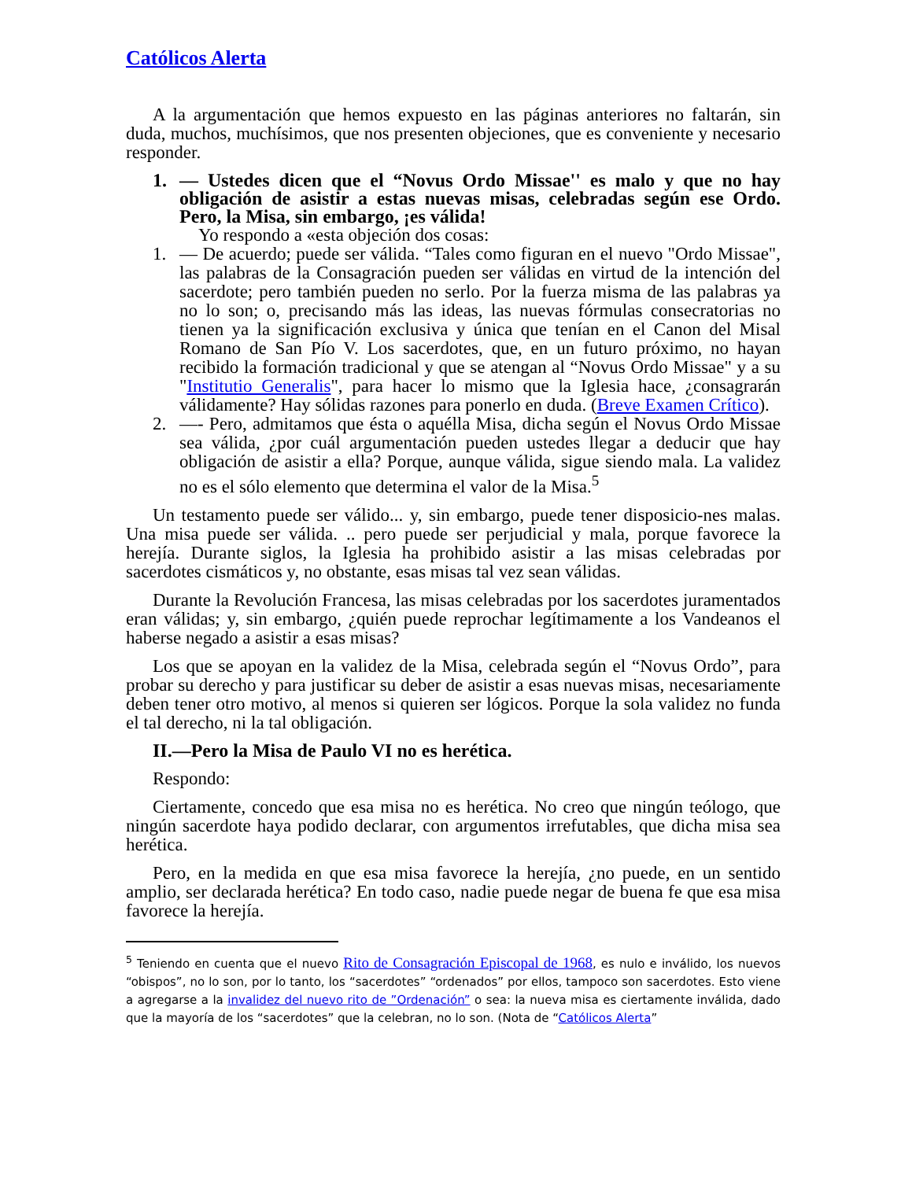Católicos Alerta
A la argumentación que hemos expuesto en las páginas anteriores no faltarán, sin duda, muchos, muchísimos, que nos presenten objeciones, que es conveniente y necesario responder.
1. — Ustedes dicen que el “Novus Ordo Missae'' es malo y que no hay obligación de asistir a estas nuevas misas, celebradas según ese Ordo. Pero, la Misa, sin embargo, ¡es válida!
Yo respondo a «esta objeción dos cosas:
1. — De acuerdo; puede ser válida. “Tales como figuran en el nuevo "Ordo Missae", las palabras de la Consagración pueden ser válidas en virtud de la intención del sacerdote; pero también pueden no serlo. Por la fuerza misma de las palabras ya no lo son; o, precisando más las ideas, las nuevas fórmulas consecratorias no tienen ya la significación exclusiva y única que tenían en el Canon del Misal Romano de San Pío V. Los sacerdotes, que, en un futuro próximo, no hayan recibido la formación tradicional y que se atengan al “Novus Ordo Missae" y a su "Institutio Generalis", para hacer lo mismo que la Iglesia hace, ¿consagrarán válidamente? Hay sólidas razones para ponerlo en duda. (Breve Examen Crítico).
2. —- Pero, admitamos que ésta o aquélla Misa, dicha según el Novus Ordo Missae sea válida, ¿por cuál argumentación pueden ustedes llegar a deducir que hay obligación de asistir a ella? Porque, aunque válida, sigue siendo mala. La validez no es el sólo elemento que determina el valor de la Misa.<sup>5</sup>
Un testamento puede ser válido... y, sin embargo, puede tener disposicio-nes malas. Una misa puede ser válida. .. pero puede ser perjudicial y mala, porque favorece la herejía. Durante siglos, la Iglesia ha prohibido asistir a las misas celebradas por sacerdotes cismáticos y, no obstante, esas misas tal vez sean válidas.
Durante la Revolución Francesa, las misas celebradas por los sacerdotes juramentados eran válidas; y, sin embargo, ¿quién puede reprochar legítimamente a los Vandeanos el haberse negado a asistir a esas misas?
Los que se apoyan en la validez de la Misa, celebrada según el “Novus Ordo”, para probar su derecho y para justificar su deber de asistir a esas nuevas misas, necesariamente deben tener otro motivo, al menos si quieren ser lógicos. Porque la sola validez no funda el tal derecho, ni la tal obligación.
II.—Pero la Misa de Paulo VI no es herética.
Respondo:
Ciertamente, concedo que esa misa no es herética. No creo que ningún teólogo, que ningún sacerdote haya podido declarar, con argumentos irrefutables, que dicha misa sea herética.
Pero, en la medida en que esa misa favorece la herejía, ¿no puede, en un sentido amplio, ser declarada herética? En todo caso, nadie puede negar de buena fe que esa misa favorece la herejía.
<sup>5</sup> Teniendo en cuenta que el nuevo Rito de Consagración Episcopal de 1968, es nulo e inválido, los nuevos “obispos”, no lo son, por lo tanto, los “sacerdotes” “ordenados” por ellos, tampoco son sacerdotes. Esto viene a agregarse a la invalidez del nuevo rito de ”Ordenación” o sea: la nueva misa es ciertamente inválida, dado que la mayoría de los “sacerdotes” que la celebran, no lo son. (Nota de “Católicos Alerta”